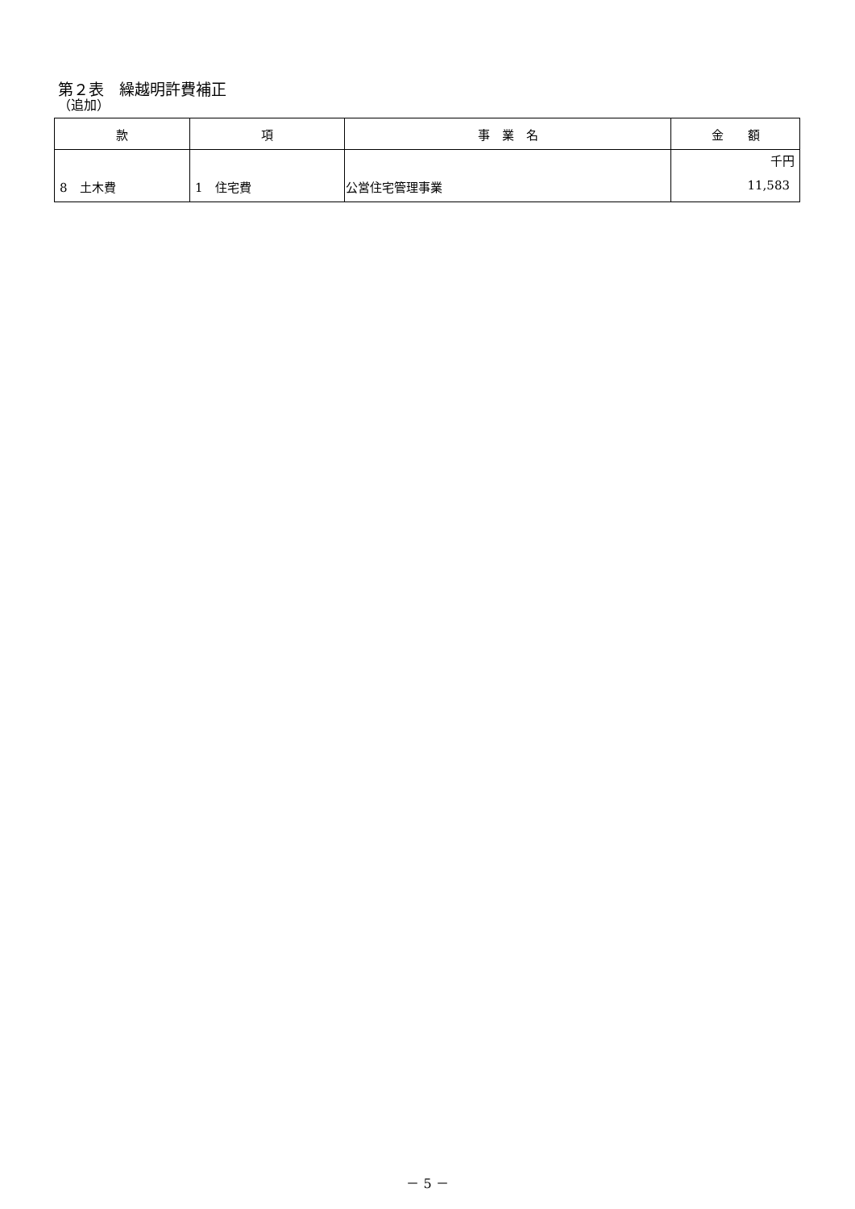第２表　繰越明許費補正
（追加）
| 款 | 項 | 事 業 名 | 金 額 |
| --- | --- | --- | --- |
| 8 土木費 | 1 住宅費 | 公営住宅管理事業 | 千円 11,583 |
－ 5 －